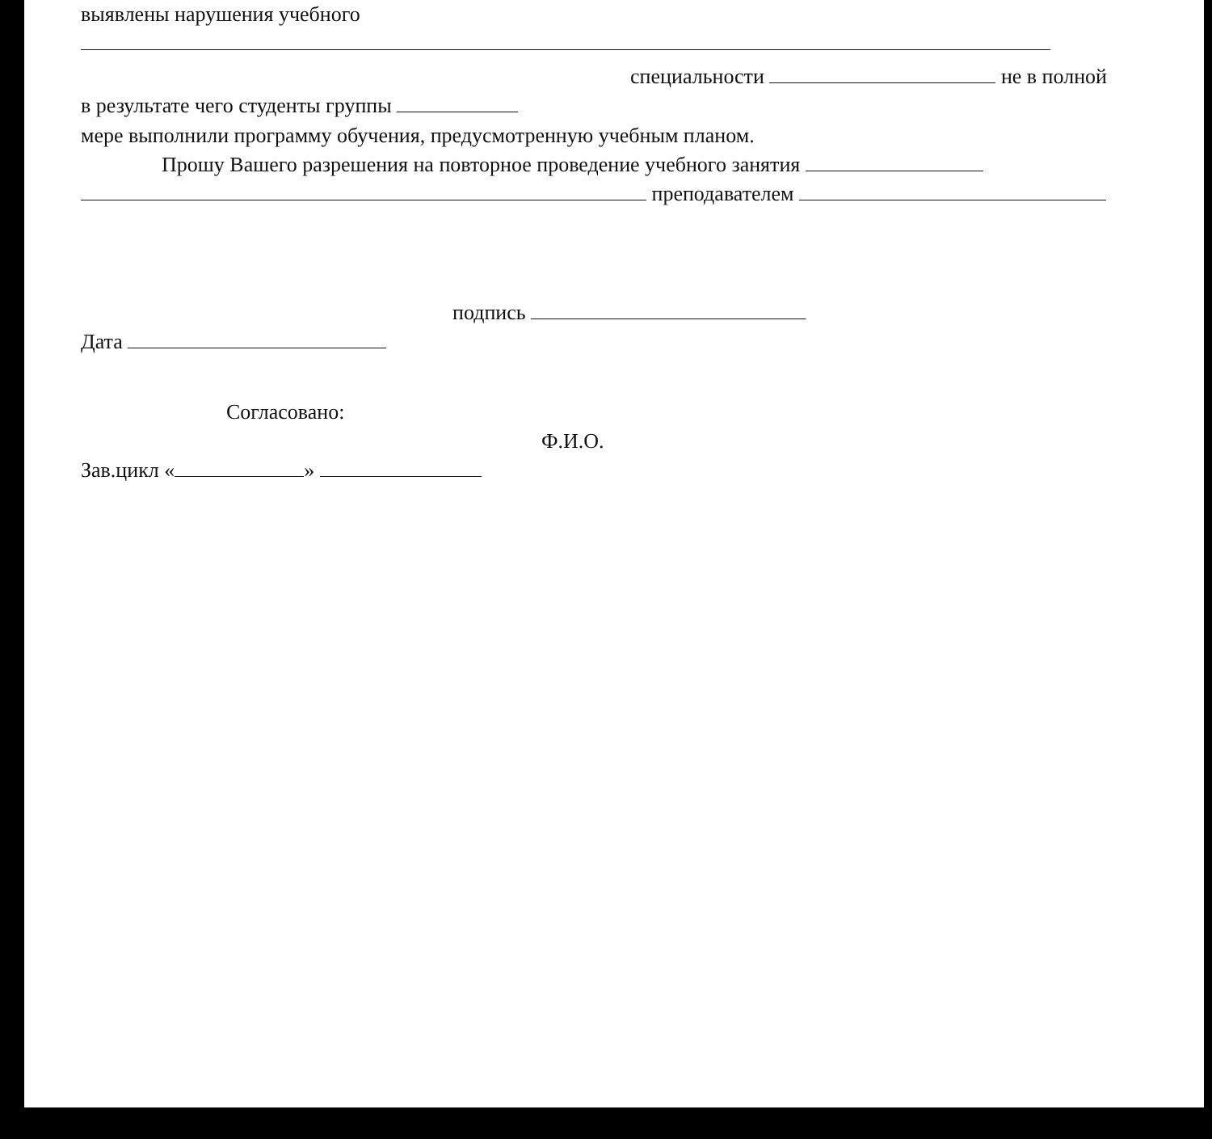выявлены нарушения учебного
специальности не в полной
в результате чего студенты группы
мере выполнили программу обучения, предусмотренную учебным планом.
Прошу Вашего разрешения на повторное проведение учебного занятия
преподавателем
подпись
Дата
Согласовано:
Ф.И.О.
Зав.цикл « »